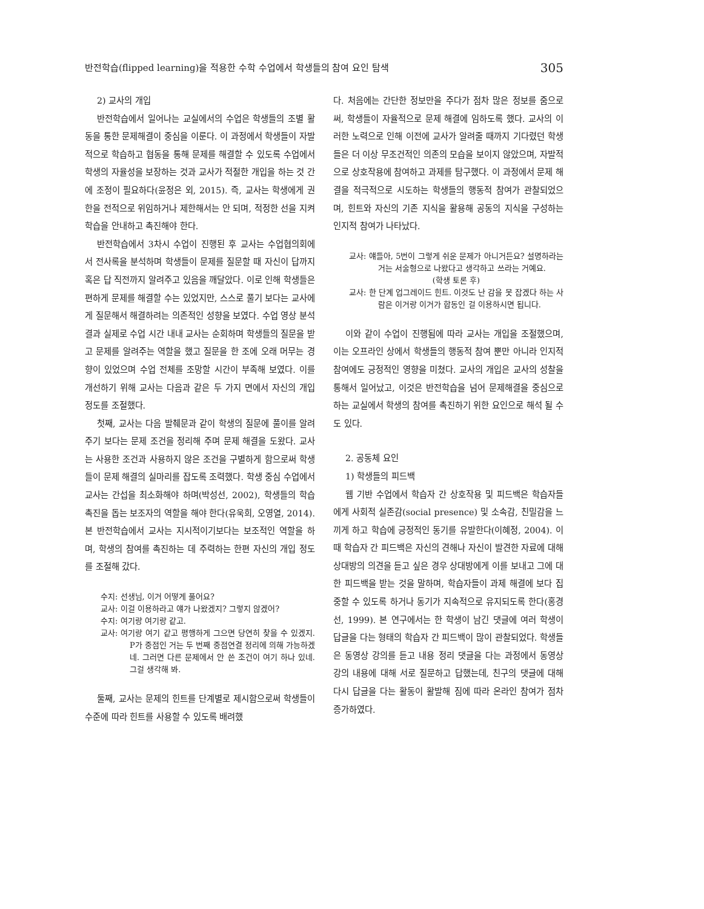반전학습(flipped learning)을 적용한 수학 수업에서 학생들의 참여 요인 탐색 305
2) 교사의 개입
반전학습에서 일어나는 교실에서의 수업은 학생들의 조별 활동을 통한 문제해결이 중심을 이룬다. 이 과정에서 학생들이 자발적으로 학습하고 협동을 통해 문제를 해결할 수 있도록 수업에서 학생의 자율성을 보장하는 것과 교사가 적절한 개입을 하는 것 간에 조정이 필요하다(윤정은 외, 2015). 즉, 교사는 학생에게 권한을 전적으로 위임하거나 제한해서는 안 되며, 적정한 선을 지켜 학습을 안내하고 촉진해야 한다.
반전학습에서 3차시 수업이 진행된 후 교사는 수업협의회에서 전사록을 분석하며 학생들이 문제를 질문할 때 자신이 답까지 혹은 답 직전까지 알려주고 있음을 깨달았다. 이로 인해 학생들은 편하게 문제를 해결할 수는 있었지만, 스스로 풀기 보다는 교사에게 질문해서 해결하려는 의존적인 성향을 보였다. 수업 영상 분석 결과 실제로 수업 시간 내내 교사는 순회하며 학생들의 질문을 받고 문제를 알려주는 역할을 했고 질문을 한 조에 오래 머무는 경향이 있었으며 수업 전체를 조망할 시간이 부족해 보였다. 이를 개선하기 위해 교사는 다음과 같은 두 가지 면에서 자신의 개입 정도를 조절했다.
첫째, 교사는 다음 발췌문과 같이 학생의 질문에 풀이를 알려주기 보다는 문제 조건을 정리해 주며 문제 해결을 도왔다. 교사는 사용한 조건과 사용하지 않은 조건을 구별하게 함으로써 학생들이 문제 해결의 실마리를 잡도록 조력했다. 학생 중심 수업에서 교사는 간섭을 최소화해야 하며(박성선, 2002), 학생들의 학습 촉진을 돕는 보조자의 역할을 해야 한다(유욱희, 오영열, 2014). 본 반전학습에서 교사는 지시적이기보다는 보조적인 역할을 하며, 학생의 참여를 촉진하는 데 주력하는 한편 자신의 개입 정도를 조절해 갔다.
수지: 선생님, 이거 어떻게 풀어요?
교사: 이걸 이용하라고 얘가 나왔겠지? 그렇지 않겠어?
수지: 여기랑 여기랑 같고.
교사: 여기랑 여기 같고 평행하게 그으면 당연히 찾을 수 있겠지. P가 중점인 거는 두 번째 중점연결 정리에 의해 가능하겠네. 그러면 다른 문제에서 안 쓴 조건이 여기 하나 있네. 그걸 생각해 봐.
둘째, 교사는 문제의 힌트를 단계별로 제시함으로써 학생들이 수준에 따라 힌트를 사용할 수 있도록 배려했
다. 처음에는 간단한 정보만을 주다가 점차 많은 정보를 줌으로써, 학생들이 자율적으로 문제 해결에 임하도록 했다. 교사의 이러한 노력으로 인해 이전에 교사가 알려줄 때까지 기다렸던 학생들은 더 이상 무조건적인 의존의 모습을 보이지 않았으며, 자발적으로 상호작용에 참여하고 과제를 탐구했다. 이 과정에서 문제 해결을 적극적으로 시도하는 학생들의 행동적 참여가 관찰되었으며, 힌트와 자신의 기존 지식을 활용해 공동의 지식을 구성하는 인지적 참여가 나타났다.
교사: 얘들아, 5번이 그렇게 쉬운 문제가 아니거든요? 설명하라는 거는 서술형으로 나왔다고 생각하고 쓰라는 거예요.
(학생 토론 후)
교사: 한 단계 업그레이드 힌트. 이것도 난 감을 못 잡겠다 하는 사람은 이거랑 이거가 합동인 걸 이용하시면 됩니다.
이와 같이 수업이 진행됨에 따라 교사는 개입을 조절했으며, 이는 오프라인 상에서 학생들의 행동적 참여 뿐만 아니라 인지적 참여에도 긍정적인 영향을 미쳤다. 교사의 개입은 교사의 성찰을 통해서 일어났고, 이것은 반전학습을 넘어 문제해결을 중심으로하는 교실에서 학생의 참여를 촉진하기 위한 요인으로 해석 될 수도 있다.
2. 공동체 요인
1) 학생들의 피드백
웹 기반 수업에서 학습자 간 상호작용 및 피드백은 학습자들에게 사회적 실존감(social presence) 및 소속감, 친밀감을 느끼게 하고 학습에 긍정적인 동기를 유발한다(이혜정, 2004). 이때 학습자 간 피드백은 자신의 견해나 자신이 발견한 자료에 대해 상대방의 의견을 듣고 싶은 경우 상대방에게 이를 보내고 그에 대한 피드백을 받는 것을 말하며, 학습자들이 과제 해결에 보다 집중할 수 있도록 하거나 동기가 지속적으로 유지되도록 한다(홍경선, 1999). 본 연구에서는 한 학생이 남긴 댓글에 여러 학생이 답글을 다는 형태의 학습자 간 피드백이 많이 관찰되었다. 학생들은 동영상 강의를 듣고 내용 정리 댓글을 다는 과정에서 동영상 강의 내용에 대해 서로 질문하고 답했는데, 친구의 댓글에 대해 다시 답글을 다는 활동이 활발해 짐에 따라 온라인 참여가 점차 증가하였다.